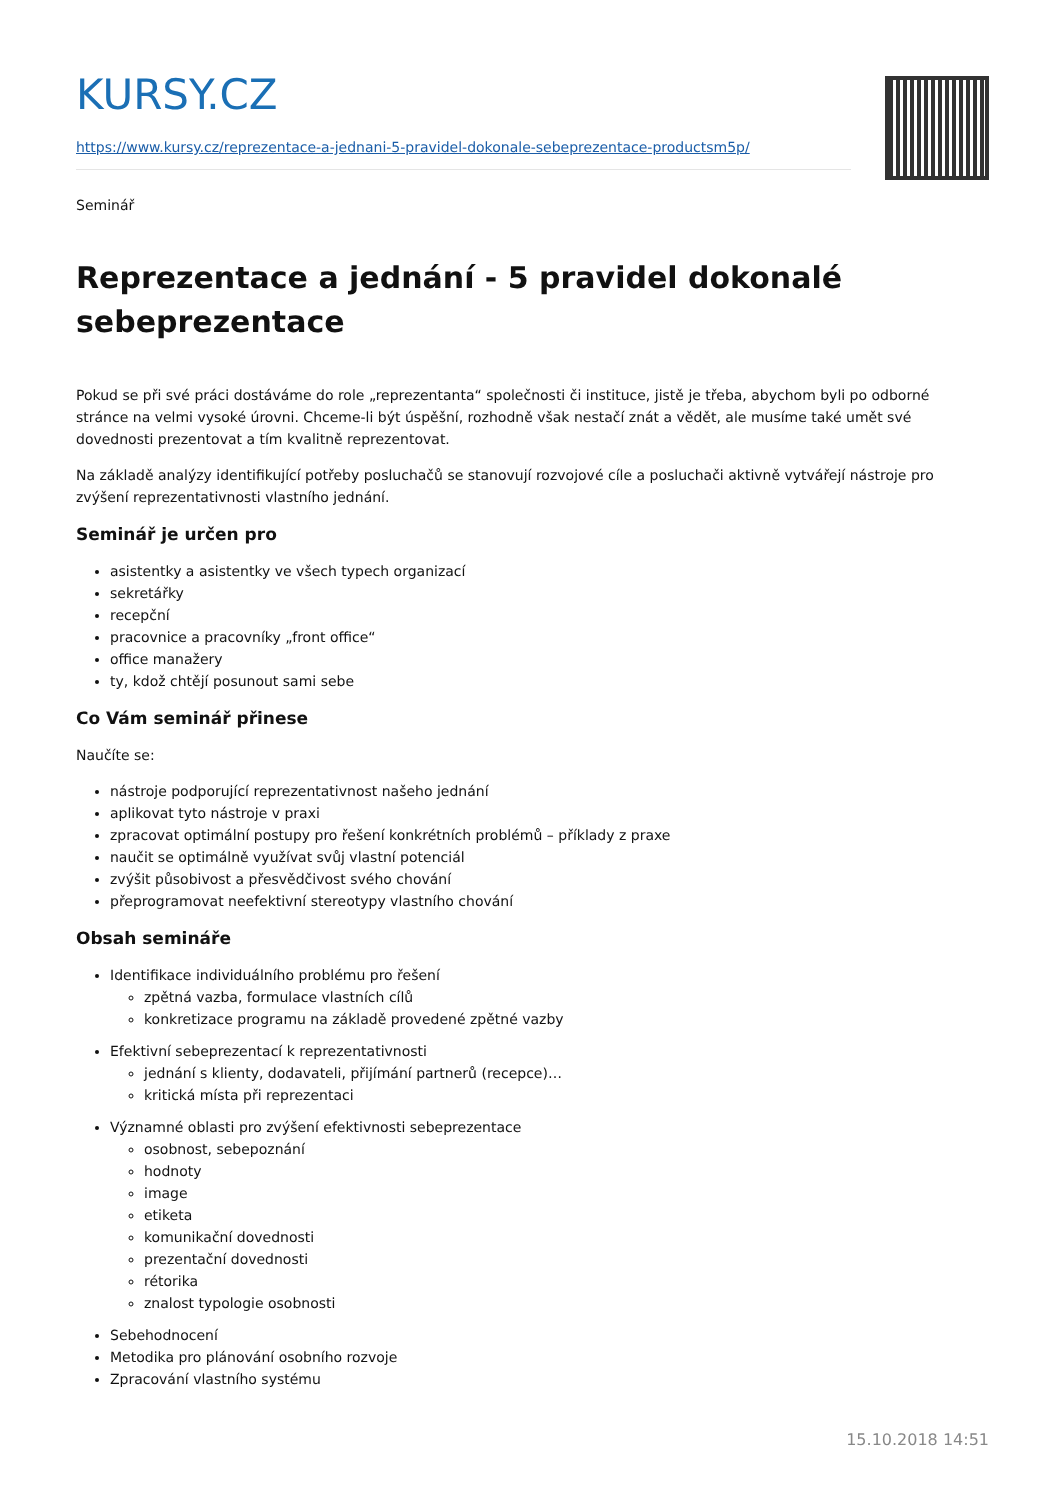KURSY.CZ
https://www.kursy.cz/reprezentace-a-jednani-5-pravidel-dokonale-sebeprezentace-productsm5p/
Seminář
Reprezentace a jednání - 5 pravidel dokonalé sebeprezentace
Pokud se při své práci dostáváme do role „reprezentanta“ společnosti či instituce, jistě je třeba, abychom byli po odborné stránce na velmi vysoké úrovni. Chceme-li být úspěšní, rozhodně však nestačí znát a vědět, ale musíme také umět své dovednosti prezentovat a tím kvalitně reprezentovat.
Na základě analýzy identifikující potřeby posluchačů se stanovují rozvojové cíle a posluchači aktivně vytvářejí nástroje pro zvýšení reprezentativnosti vlastního jednání.
Seminář je určen pro
asistentky a asistentky ve všech typech organizací
sekretářky
recepční
pracovnice a pracovníky „front office“
office manažery
ty, kdož chtějí posunout sami sebe
Co Vám seminář přinese
Naučíte se:
nástroje podporující reprezentativnost našeho jednání
aplikovat tyto nástroje v praxi
zpracovat optimální postupy pro řešení konkrétních problémů – příklady z praxe
naučit se optimálně využívat svůj vlastní potenciál
zvýšit působivost a přesvědčivost svého chování
přeprogramovat neefektivní stereotypy vlastního chování
Obsah semináře
Identifikace individuálního problému pro řešení
zpětná vazba, formulace vlastních cílů
konkretizace programu na základě provedené zpětné vazby
Efektivní sebeprezentací k reprezentativnosti
jednání s klienty, dodavateli, přijímání partnerů (recepce)…
kritická místa při reprezentaci
Významné oblasti pro zvýšení efektivnosti sebeprezentace
osobnost, sebepoznání
hodnoty
image
etiketa
komunikační dovednosti
prezentační dovednosti
rétorika
znalost typologie osobnosti
Sebehodnocení
Metodika pro plánování osobního rozvoje
Zpracování vlastního systému
15.10.2018 14:51